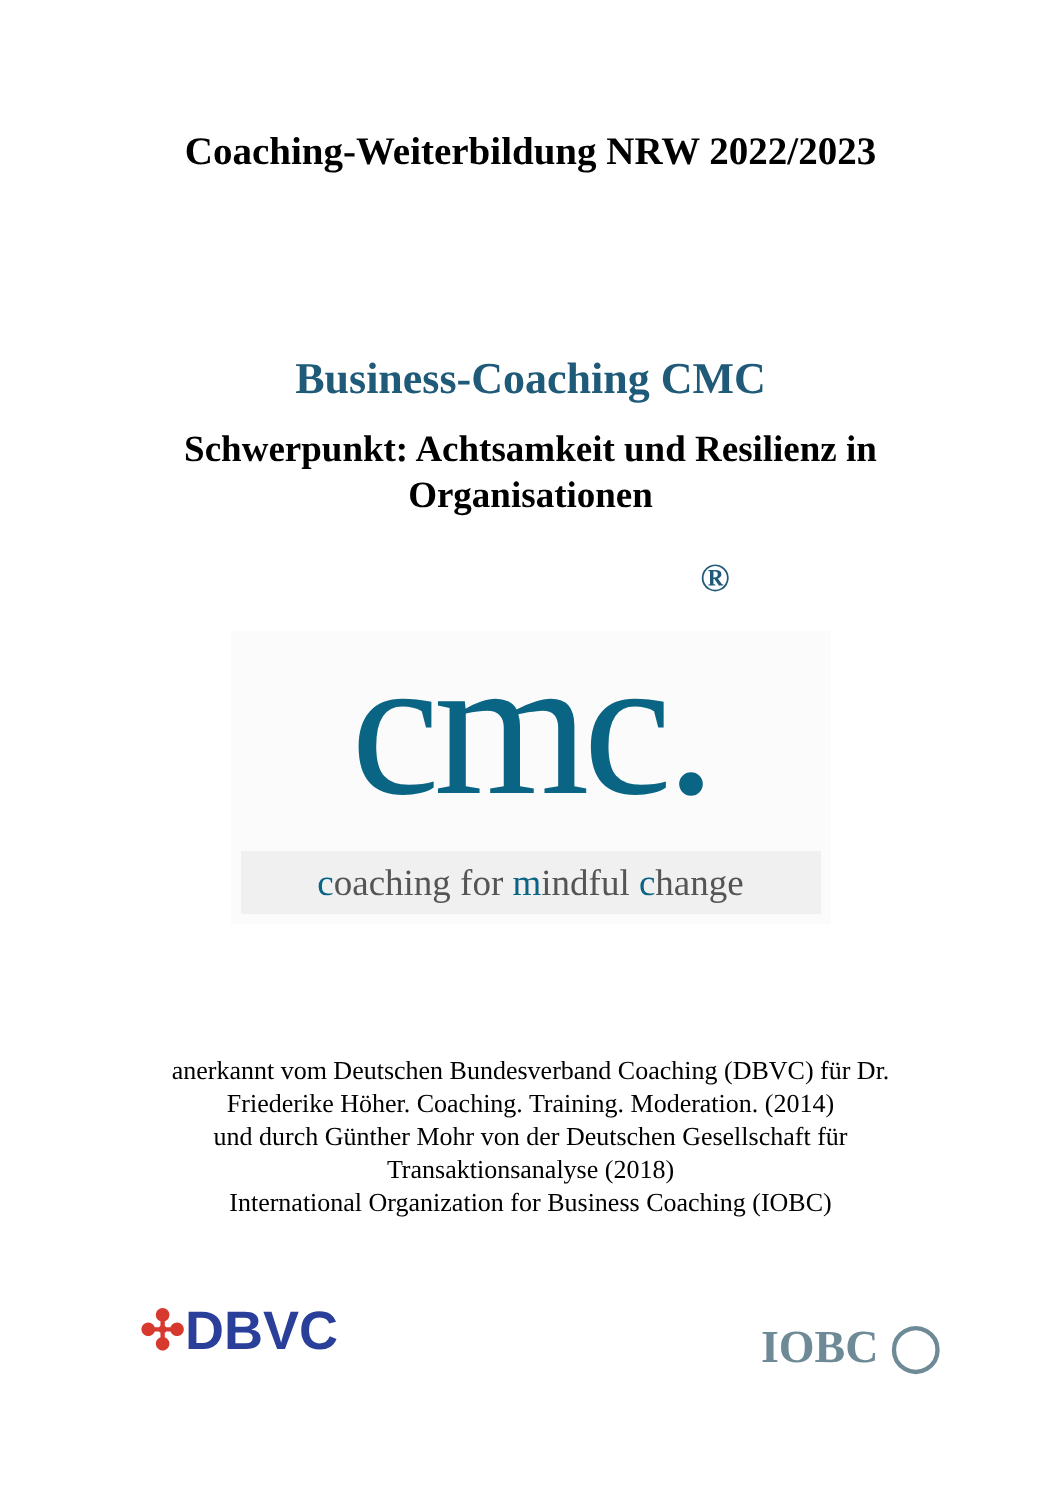Coaching-Weiterbildung NRW 2022/2023
Business-Coaching CMC
Schwerpunkt: Achtsamkeit und Resilienz in
Organisationen
®
cmc.
coaching for mindful change
anerkannt vom Deutschen Bundesverband Coaching (DBVC) für Dr.
Friederike Höher. Coaching. Training. Moderation. (2014)
und durch Günther Mohr von der Deutschen Gesellschaft für
Transaktionsanalyse (2018)
International Organization for Business Coaching (IOBC)
✣DBVC
IOBC ◯